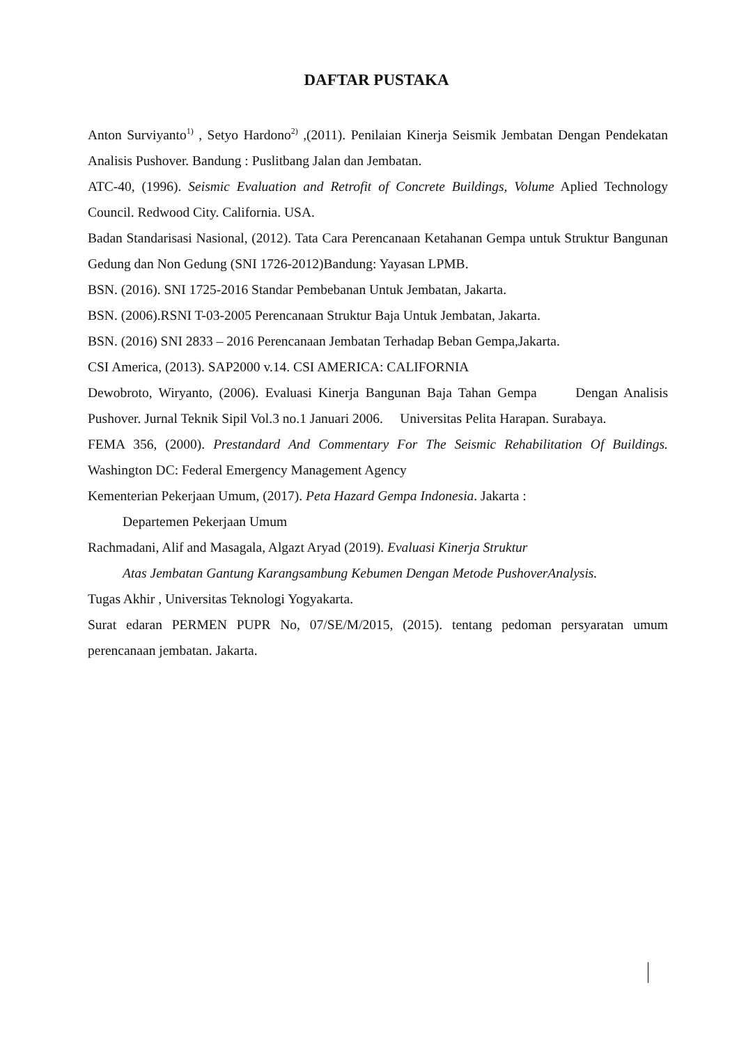DAFTAR PUSTAKA
Anton Surviyanto<sup>1)</sup> , Setyo Hardono<sup>2)</sup> ,(2011). Penilaian Kinerja Seismik Jembatan Dengan Pendekatan Analisis Pushover. Bandung : Puslitbang Jalan dan Jembatan.
ATC-40, (1996). Seismic Evaluation and Retrofit of Concrete Buildings, Volume Aplied Technology Council. Redwood City. California. USA.
Badan Standarisasi Nasional, (2012). Tata Cara Perencanaan Ketahanan Gempa untuk Struktur Bangunan Gedung dan Non Gedung (SNI 1726-2012)Bandung: Yayasan LPMB.
BSN. (2016). SNI 1725-2016 Standar Pembebanan Untuk Jembatan, Jakarta.
BSN. (2006).RSNI T-03-2005 Perencanaan Struktur Baja Untuk Jembatan, Jakarta.
BSN. (2016) SNI 2833 – 2016 Perencanaan Jembatan Terhadap Beban Gempa,Jakarta.
CSI America, (2013). SAP2000 v.14. CSI AMERICA: CALIFORNIA
Dewobroto, Wiryanto, (2006). Evaluasi Kinerja Bangunan Baja Tahan Gempa Dengan Analisis Pushover. Jurnal Teknik Sipil Vol.3 no.1 Januari 2006. Universitas Pelita Harapan. Surabaya.
FEMA 356, (2000). Prestandard And Commentary For The Seismic Rehabilitation Of Buildings. Washington DC: Federal Emergency Management Agency
Kementerian Pekerjaan Umum, (2017). Peta Hazard Gempa Indonesia. Jakarta :
Departemen Pekerjaan Umum
Rachmadani, Alif and Masagala, Algazt Aryad (2019). Evaluasi Kinerja Struktur
Atas Jembatan Gantung Karangsambung Kebumen Dengan Metode PushoverAnalysis.
Tugas Akhir , Universitas Teknologi Yogyakarta.
Surat edaran PERMEN PUPR No, 07/SE/M/2015, (2015). tentang pedoman persyaratan umum perencanaan jembatan. Jakarta.